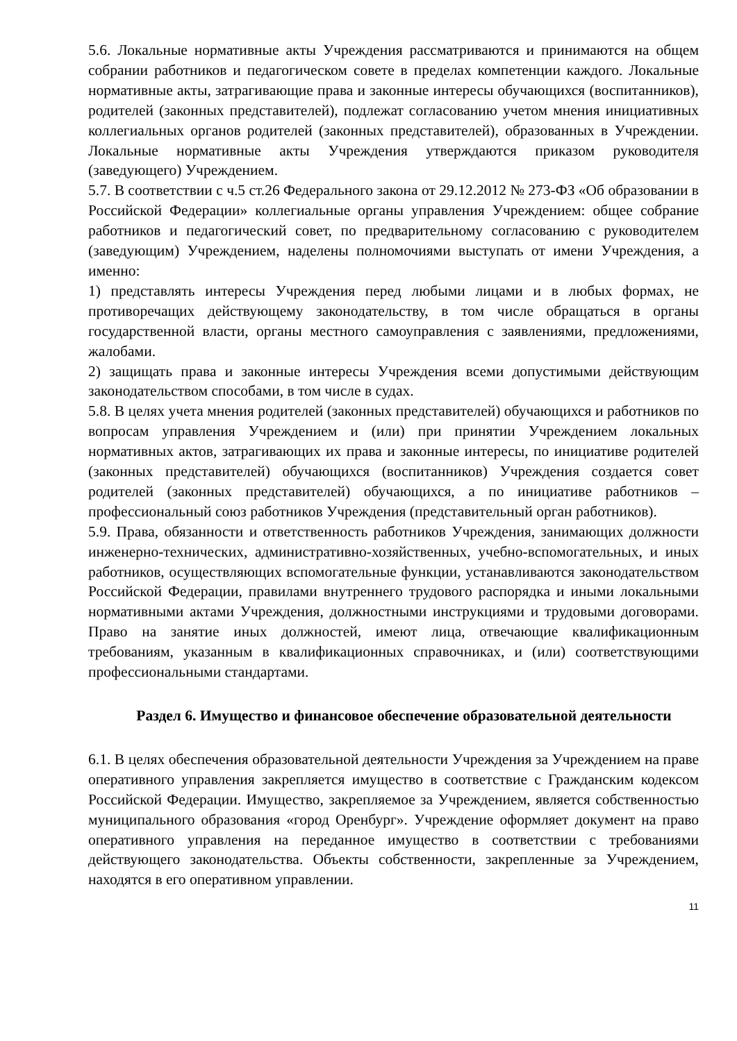5.6. Локальные нормативные акты Учреждения рассматриваются и принимаются на общем собрании работников и педагогическом совете в пределах компетенции каждого. Локальные нормативные акты, затрагивающие права и законные интересы обучающихся (воспитанников), родителей (законных представителей), подлежат согласованию учетом мнения инициативных коллегиальных органов родителей (законных представителей), образованных в Учреждении. Локальные нормативные акты Учреждения утверждаются приказом руководителя (заведующего) Учреждением.
5.7. В соответствии с ч.5 ст.26 Федерального закона от 29.12.2012 № 273-ФЗ «Об образовании в Российской Федерации» коллегиальные органы управления Учреждением: общее собрание работников и педагогический совет, по предварительному согласованию с руководителем (заведующим) Учреждением, наделены полномочиями выступать от имени Учреждения, а именно:
1) представлять интересы Учреждения перед любыми лицами и в любых формах, не противоречащих действующему законодательству, в том числе обращаться в органы государственной власти, органы местного самоуправления с заявлениями, предложениями, жалобами.
2) защищать права и законные интересы Учреждения всеми допустимыми действующим законодательством способами, в том числе в судах.
5.8. В целях учета мнения родителей (законных представителей) обучающихся и работников по вопросам управления Учреждением и (или) при принятии Учреждением локальных нормативных актов, затрагивающих их права и законные интересы, по инициативе родителей (законных представителей) обучающихся (воспитанников) Учреждения создается совет родителей (законных представителей) обучающихся, а по инициативе работников – профессиональный союз работников Учреждения (представительный орган работников).
5.9. Права, обязанности и ответственность работников Учреждения, занимающих должности инженерно-технических, административно-хозяйственных, учебно-вспомогательных, и иных работников, осуществляющих вспомогательные функции, устанавливаются законодательством Российской Федерации, правилами внутреннего трудового распорядка и иными локальными нормативными актами Учреждения, должностными инструкциями и трудовыми договорами. Право на занятие иных должностей, имеют лица, отвечающие квалификационным требованиям, указанным в квалификационных справочниках, и (или) соответствующими профессиональными стандартами.
Раздел 6. Имущество и финансовое обеспечение образовательной деятельности
6.1. В целях обеспечения образовательной деятельности Учреждения за Учреждением на праве оперативного управления закрепляется имущество в соответствие с Гражданским кодексом Российской Федерации. Имущество, закрепляемое за Учреждением, является собственностью муниципального образования «город Оренбург». Учреждение оформляет документ на право оперативного управления на переданное имущество в соответствии с требованиями действующего законодательства. Объекты собственности, закрепленные за Учреждением, находятся в его оперативном управлении.
11